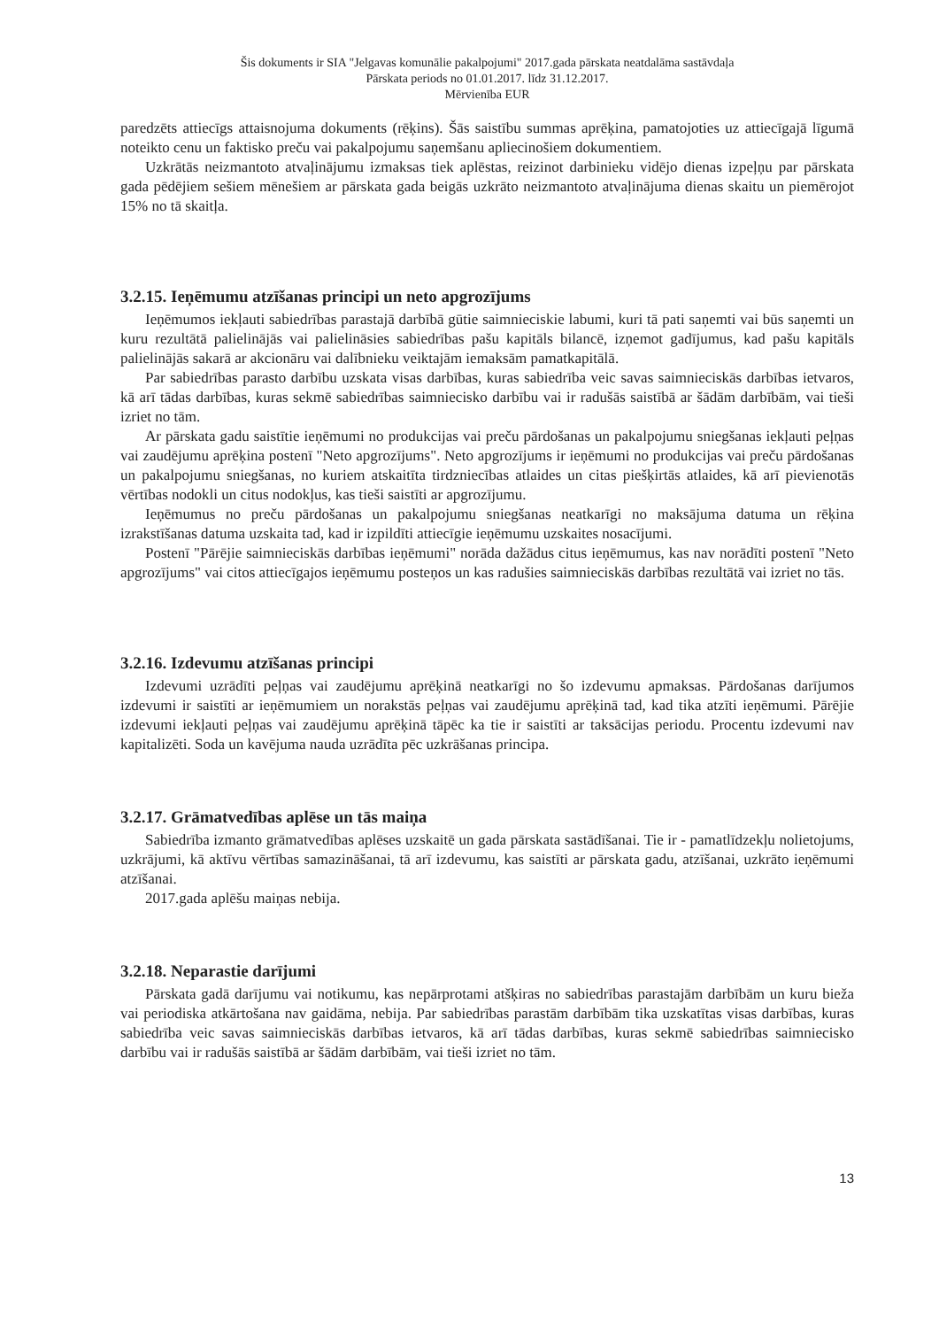Šis dokuments ir SIA "Jelgavas komunālie pakalpojumi" 2017.gada pārskata neatdalāma sastāvdaļa
Pārskata periods no 01.01.2017. līdz 31.12.2017.
Mērvienība EUR
paredzēts attiecīgs attaisnojuma dokuments (rēķins). Šās saistību summas aprēķina, pamatojoties uz attiecīgajā līgumā noteikto cenu un faktisko preču vai pakalpojumu saņemšanu apliecinošiem dokumentiem.
Uzkrātās neizmantoto atvaļinājumu izmaksas tiek aplēstas, reizinot darbinieku vidējo dienas izpeļņu par pārskata gada pēdējiem sešiem mēnešiem ar pārskata gada beigās uzkrāto neizmantoto atvaļinājuma dienas skaitu un piemērojot 15% no tā skaitļa.
3.2.15. Ieņēmumu atzīšanas principi un neto apgrozījums
Ieņēmumos iekļauti sabiedrības parastajā darbībā gūtie saimnieciskie labumi, kuri tā pati saņemti vai būs saņemti un kuru rezultātā palielinājās vai palielināsies sabiedrības pašu kapitāls bilancē, izņemot gadījumus, kad pašu kapitāls palielinājās sakarā ar akcionāru vai dalībnieku veiktajām iemaksām pamatkapitālā.
Par sabiedrības parasto darbību uzskata visas darbības, kuras sabiedrība veic savas saimnieciskās darbības ietvaros, kā arī tādas darbības, kuras sekmē sabiedrības saimniecisko darbību vai ir radušās saistībā ar šādām darbībām, vai tieši izriet no tām.
Ar pārskata gadu saistītie ieņēmumi no produkcijas vai preču pārdošanas un pakalpojumu sniegšanas iekļauti peļņas vai zaudējumu aprēķina postenī "Neto apgrozījums". Neto apgrozījums ir ieņēmumi no produkcijas vai preču pārdošanas un pakalpojumu sniegšanas, no kuriem atskaitīta tirdzniecības atlaides un citas piešķirtās atlaides, kā arī pievienotās vērtības nodokli un citus nodokļus, kas tieši saistīti ar apgrozījumu.
Ieņēmumus no preču pārdošanas un pakalpojumu sniegšanas neatkarīgi no maksājuma datuma un rēķina izrakstīšanas datuma uzskaita tad, kad ir izpildīti attiecīgie ieņēmumu uzskaites nosacījumi.
Postenī "Pārējie saimnieciskās darbības ieņēmumi" norāda dažādus citus ieņēmumus, kas nav norādīti postenī "Neto apgrozījums" vai citos attiecīgajos ieņēmumu posteņos un kas radušies saimnieciskās darbības rezultātā vai izriet no tās.
3.2.16. Izdevumu atzīšanas principi
Izdevumi uzrādīti peļņas vai zaudējumu aprēķinā neatkarīgi no šo izdevumu apmaksas. Pārdošanas darījumos izdevumi ir saistīti ar ieņēmumiem un norakstās peļņas vai zaudējumu aprēķinā tad, kad tika atzīti ieņēmumi. Pārējie izdevumi iekļauti peļņas vai zaudējumu aprēķinā tāpēc ka tie ir saistīti ar taksācijas periodu. Procentu izdevumi nav kapitalizēti. Soda un kavējuma nauda uzrādīta pēc uzkrāšanas principa.
3.2.17. Grāmatvedības aplēse un tās maiņa
Sabiedrība izmanto grāmatvedības aplēses uzskaitē un gada pārskata sastādīšanai. Tie ir - pamatlīdzekļu nolietojums, uzkrājumi, kā aktīvu vērtības samazināšanai, tā arī izdevumu, kas saistīti ar pārskata gadu, atzīšanai, uzkrāto ieņēmumi atzīšanai.
2017.gada aplēšu maiņas nebija.
3.2.18. Neparastie darījumi
Pārskata gadā darījumu vai notikumu, kas nepārprotami atšķiras no sabiedrības parastajām darbībām un kuru bieža vai periodiska atkārtošana nav gaidāma, nebija. Par sabiedrības parastām darbībām tika uzskatītas visas darbības, kuras sabiedrība veic savas saimnieciskās darbības ietvaros, kā arī tādas darbības, kuras sekmē sabiedrības saimniecisko darbību vai ir radušās saistībā ar šādām darbībām, vai tieši izriet no tām.
13